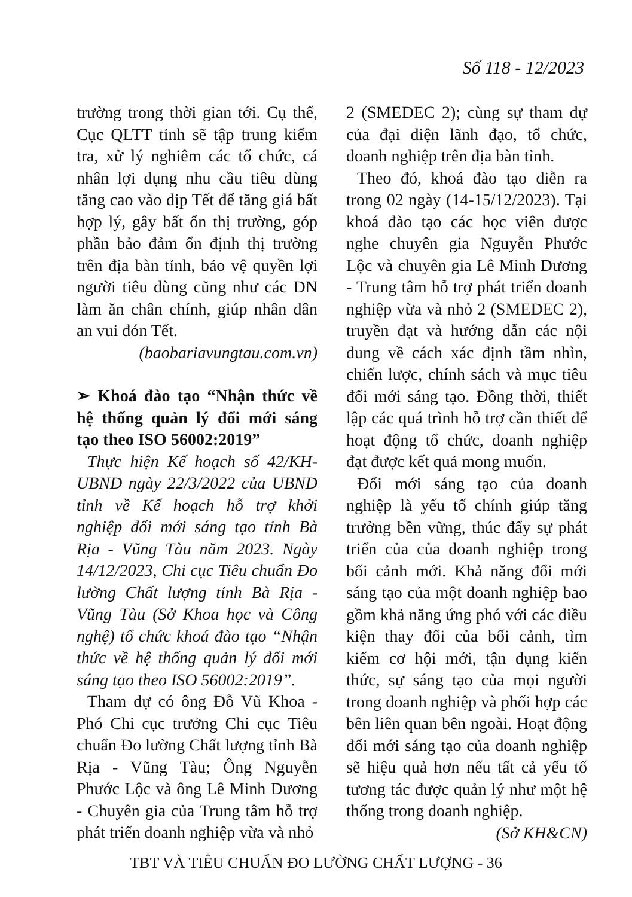Số 118 - 12/2023
trường trong thời gian tới. Cụ thể, Cục QLTT tỉnh sẽ tập trung kiểm tra, xử lý nghiêm các tổ chức, cá nhân lợi dụng nhu cầu tiêu dùng tăng cao vào dịp Tết để tăng giá bất hợp lý, gây bất ổn thị trường, góp phần bảo đảm ổn định thị trường trên địa bàn tỉnh, bảo vệ quyền lợi người tiêu dùng cũng như các DN làm ăn chân chính, giúp nhân dân an vui đón Tết.
(baobariavungtau.com.vn)
➢ Khoá đào tạo “Nhận thức về hệ thống quản lý đổi mới sáng tạo theo ISO 56002:2019”
Thực hiện Kế hoạch số 42/KH-UBND ngày 22/3/2022 của UBND tỉnh về Kế hoạch hỗ trợ khởi nghiệp đổi mới sáng tạo tỉnh Bà Rịa - Vũng Tàu năm 2023. Ngày 14/12/2023, Chi cục Tiêu chuẩn Đo lường Chất lượng tỉnh Bà Rịa - Vũng Tàu (Sở Khoa học và Công nghệ) tổ chức khoá đào tạo “Nhận thức về hệ thống quản lý đổi mới sáng tạo theo ISO 56002:2019”.
Tham dự có ông Đỗ Vũ Khoa - Phó Chi cục trưởng Chi cục Tiêu chuẩn Đo lường Chất lượng tỉnh Bà Rịa - Vũng Tàu; Ông Nguyễn Phước Lộc và ông Lê Minh Dương - Chuyên gia của Trung tâm hỗ trợ phát triển doanh nghiệp vừa và nhỏ
2 (SMEDEC 2); cùng sự tham dự của đại diện lãnh đạo, tổ chức, doanh nghiệp trên địa bàn tỉnh.
Theo đó, khoá đào tạo diễn ra trong 02 ngày (14-15/12/2023). Tại khoá đào tạo các học viên được nghe chuyên gia Nguyễn Phước Lộc và chuyên gia Lê Minh Dương - Trung tâm hỗ trợ phát triển doanh nghiệp vừa và nhỏ 2 (SMEDEC 2), truyền đạt và hướng dẫn các nội dung về cách xác định tầm nhìn, chiến lược, chính sách và mục tiêu đổi mới sáng tạo. Đồng thời, thiết lập các quá trình hỗ trợ cần thiết để hoạt động tổ chức, doanh nghiệp đạt được kết quả mong muốn.
Đổi mới sáng tạo của doanh nghiệp là yếu tố chính giúp tăng trưởng bền vững, thúc đẩy sự phát triển của của doanh nghiệp trong bối cảnh mới. Khả năng đổi mới sáng tạo của một doanh nghiệp bao gồm khả năng ứng phó với các điều kiện thay đổi của bối cảnh, tìm kiếm cơ hội mới, tận dụng kiến thức, sự sáng tạo của mọi người trong doanh nghiệp và phối hợp các bên liên quan bên ngoài. Hoạt động đổi mới sáng tạo của doanh nghiệp sẽ hiệu quả hơn nếu tất cả yếu tố tương tác được quản lý như một hệ thống trong doanh nghiệp.
(Sở KH&CN)
TBT VÀ TIÊU CHUẨN ĐO LƯỜNG CHẤT LƯỢNG - 36